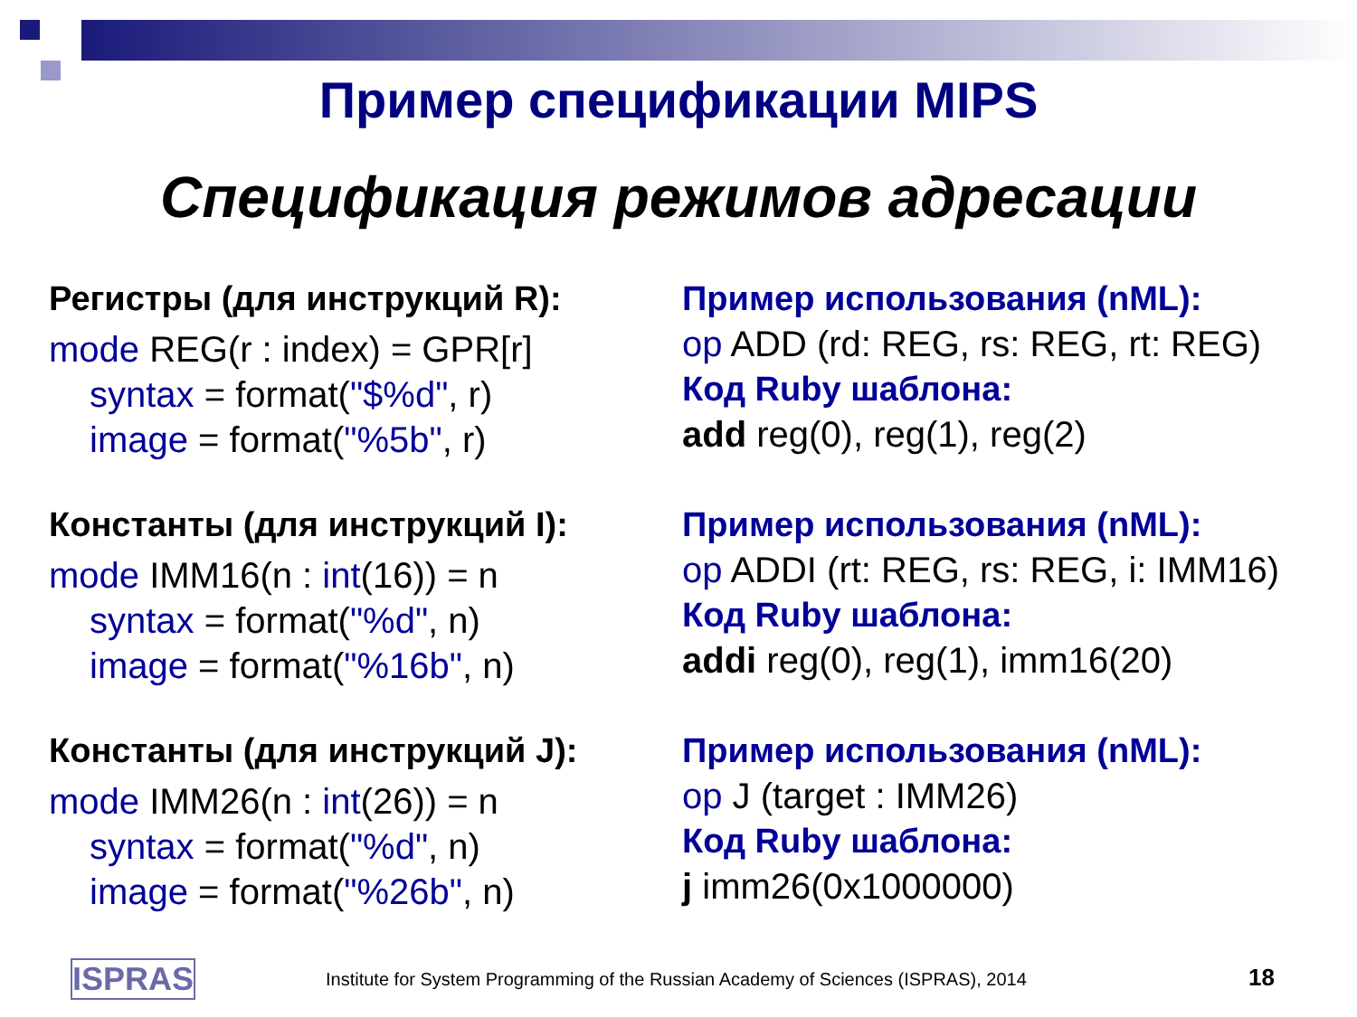Пример спецификации MIPS
Спецификация режимов адресации
Регистры (для инструкций R):
mode REG(r : index) = GPR[r]
syntax = format("$%d", r)
image = format("%5b", r)
Константы (для инструкций I):
mode IMM16(n : int(16)) = n
syntax = format("%d", n)
image = format("%16b", n)
Константы (для инструкций J):
mode IMM26(n : int(26)) = n
syntax = format("%d", n)
image = format("%26b", n)
Пример использования (nML):
op ADD (rd: REG, rs: REG, rt: REG)
Код Ruby шаблона:
add reg(0), reg(1), reg(2)
Пример использования (nML):
op ADDI (rt: REG, rs: REG, i: IMM16)
Код Ruby шаблона:
addi reg(0), reg(1), imm16(20)
Пример использования (nML):
op J (target : IMM26)
Код Ruby шаблона:
j imm26(0x1000000)
ISPRAS Institute for System Programming of the Russian Academy of Sciences (ISPRAS), 2014 18